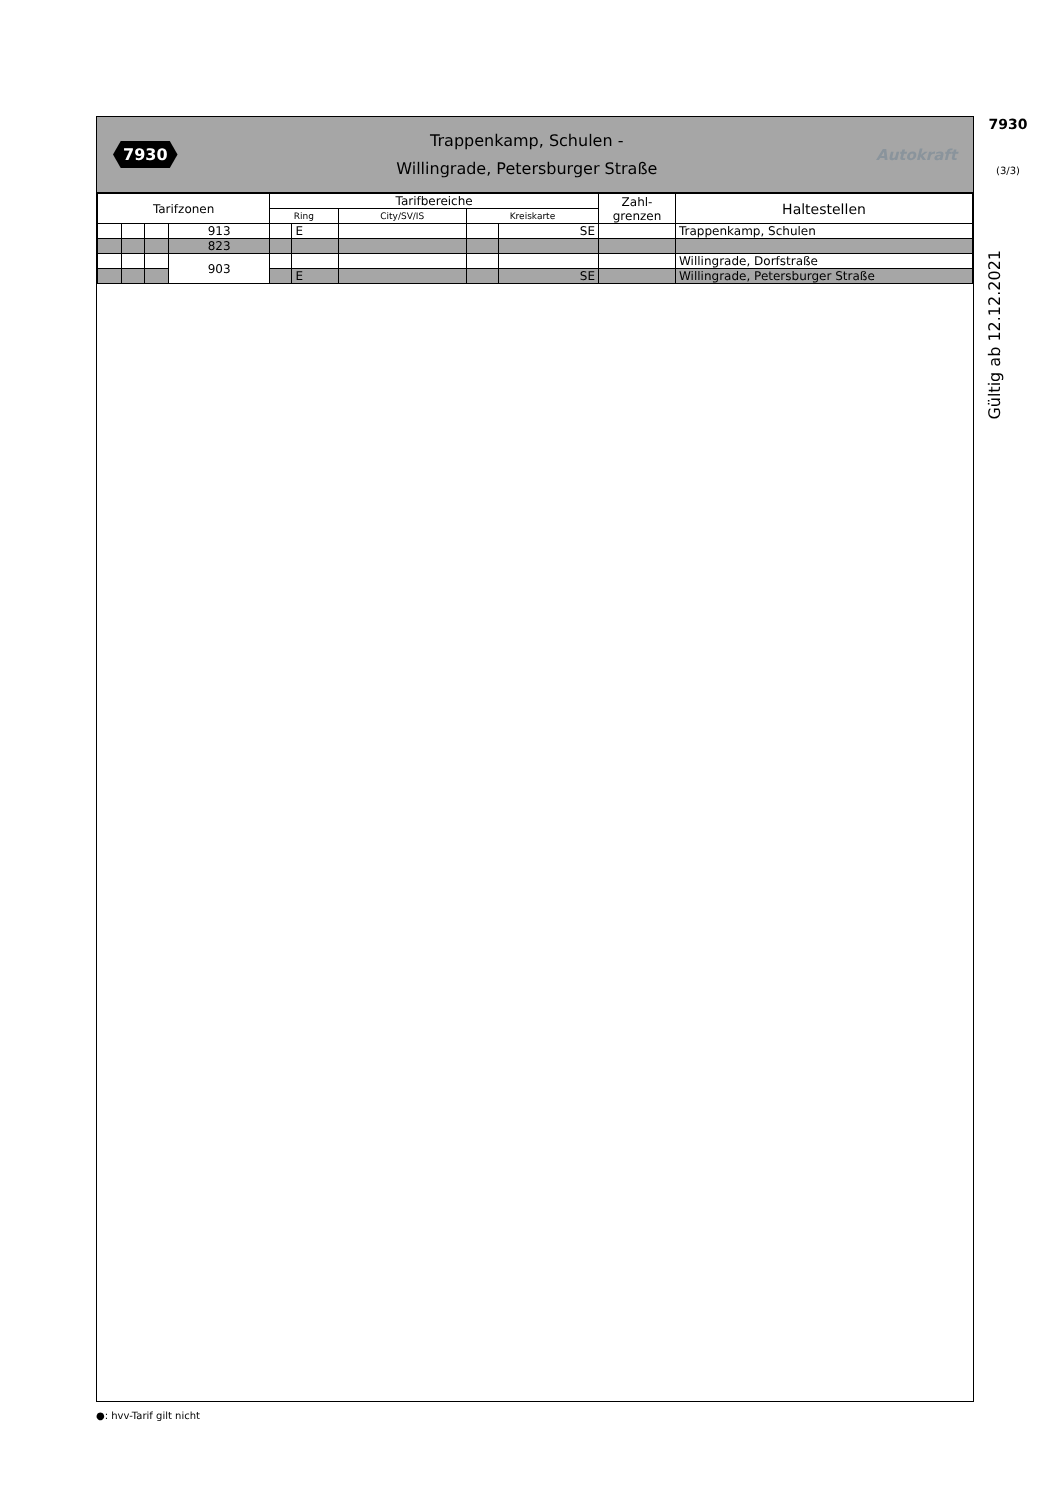7930
Trappenkamp, Schulen -
Willingrade, Petersburger Straße
Autokraft
| Tarifzonen | | | | Tarifbereiche | | | | | Zahl- grenzen | Haltestellen |
| --- | --- | --- | --- | --- | --- | --- | --- | --- | --- | --- |
| | | | | Ring | | City/SV/IS | Kreiskarte | | | |
| | | | 913 | | E | | | SE | | Trappenkamp, Schulen |
| | | | 823 | | | | | | | |
| | | | 903 | | | | | | | Willingrade, Dorfstraße |
| | | | | | E | | | SE | | Willingrade, Petersburger Straße |
7930
(3/3)
Gültig ab 12.12.2021
●: hvv-Tarif gilt nicht